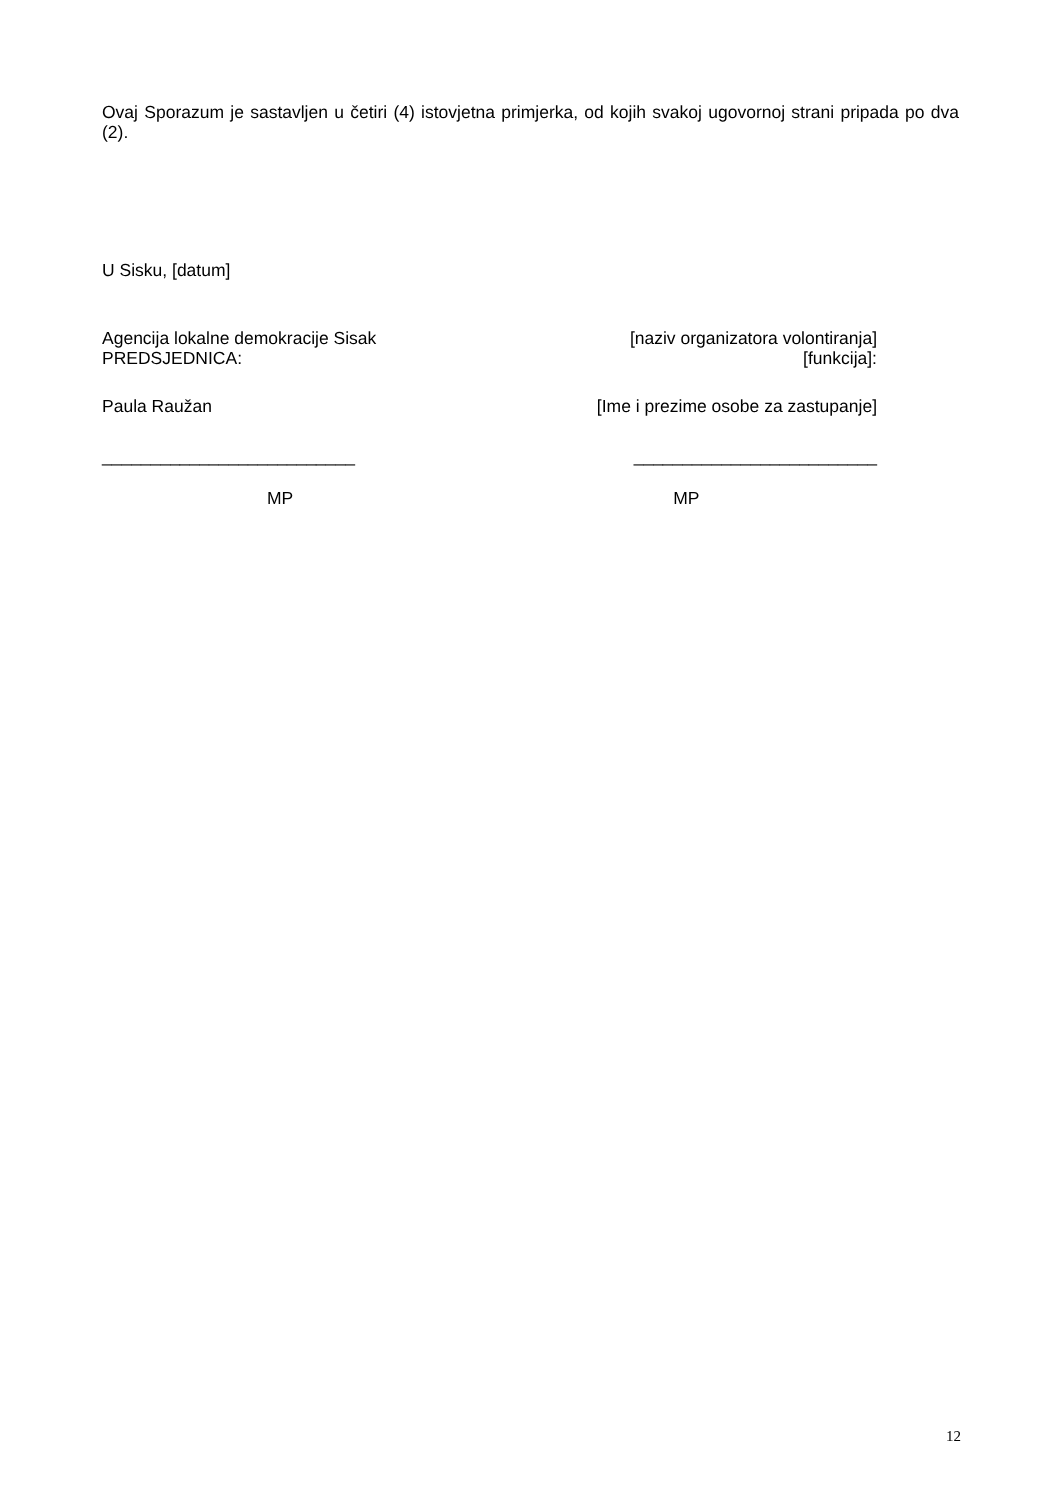Ovaj Sporazum je sastavljen u četiri (4) istovjetna primjerka, od kojih svakoj ugovornoj strani pripada po dva (2).
U Sisku, [datum]
Agencija lokalne demokracije Sisak
PREDSJEDNICA:
[naziv organizatora volontiranja]
[funkcija]:
Paula Raužan [Ime i prezime osobe za zastupanje]
__________________________ _________________________
MP MP
12